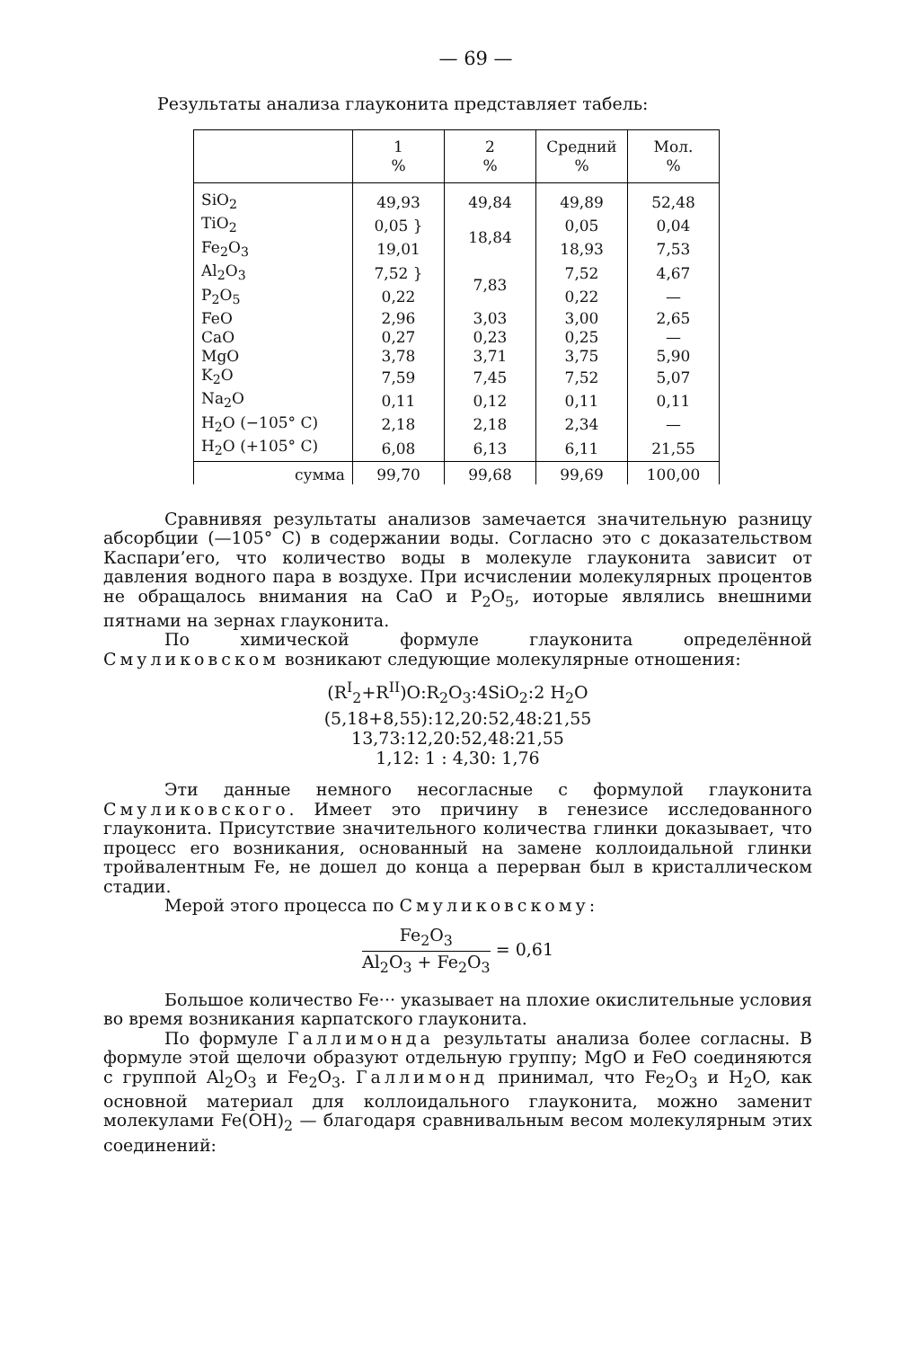— 69 —
Результаты анализа глауконита представляет табель:
| | 1 % | 2 % | Средний % | Мол. % |
| --- | --- | --- | --- | --- |
| SiO<sub>2</sub> | 49,93 | 49,84 | 49,89 | 52,48 |
| TiO<sub>2</sub> | 0,05 } | 18,84 | 0,05 | 0,04 |
| Fe<sub>2</sub>O<sub>3</sub> | 19,01 | | 18,93 | 7,53 |
| Al<sub>2</sub>O<sub>3</sub> | 7,52 } | 7,83 | 7,52 | 4,67 |
| P<sub>2</sub>O<sub>5</sub> | 0,22 | | 0,22 | — |
| FeO | 2,96 | 3,03 | 3,00 | 2,65 |
| CaO | 0,27 | 0,23 | 0,25 | — |
| MgO | 3,78 | 3,71 | 3,75 | 5,90 |
| K<sub>2</sub>O | 7,59 | 7,45 | 7,52 | 5,07 |
| Na<sub>2</sub>O | 0,11 | 0,12 | 0,11 | 0,11 |
| H<sub>2</sub>O (−105° C) | 2,18 | 2,18 | 2,34 | — |
| H<sub>2</sub>O (+105° C) | 6,08 | 6,13 | 6,11 | 21,55 |
| сумма | 99,70 | 99,68 | 99,69 | 100,00 |
Сравнивяя результаты анализов замечается значительную разницу абсорбции (—105° C) в содержании воды. Согласно это с доказательством Каспари’его, что количество воды в молекуле глауконита зависит от давления водного пара в воздухе. При исчислении молекулярных процентов не обращалось внимания на CaO и P<sub>2</sub>O<sub>5</sub>, иоторые являлись внешними пятнами на зернах глауконита.
По химической формуле глауконита определённой Смуликовском возникают следующие молекулярные отношения:
(R<sup>I</sup><sub>2</sub>+R<sup>II</sup>)O:R<sub>2</sub>O<sub>3</sub>:4SiO<sub>2</sub>:2 H<sub>2</sub>O
(5,18+8,55):12,20:52,48:21,55
13,73:12,20:52,48:21,55
1,12: 1 : 4,30: 1,76
Эти данные немного несогласные с формулой глауконита Смуликовского. Имеет это причину в генезисе исследованного глауконита. Присутствие значительного количества глинки доказывает, что процесс его возникания, основанный на замене коллоидальной глинки тройвалентным Fe, не дошел до конца а перерван был в кристаллическом стадии.
Мерой этого процесса по Смуликовскому:
Fe<sub>2</sub>O<sub>3</sub> Al<sub>2</sub>O<sub>3</sub> + Fe<sub>2</sub>O<sub>3</sub> = 0,61
Большое количество Fe··· указывает на плохие окислительные условия во время возникания карпатского глауконита.
По формуле Галлимонда результаты анализа более согласны. В формуле этой щелочи образуют отдельную группу; MgO и FeO соединяются с группой Al<sub>2</sub>O<sub>3</sub> и Fe<sub>2</sub>O<sub>3</sub>. Галлимонд принимал, что Fe<sub>2</sub>O<sub>3</sub> и H<sub>2</sub>O, как основной материал для коллоидального глауконита, можно заменит молекулами Fe(OH)<sub>2</sub> — благодаря сравнивальным весом молекулярным этих соединений: